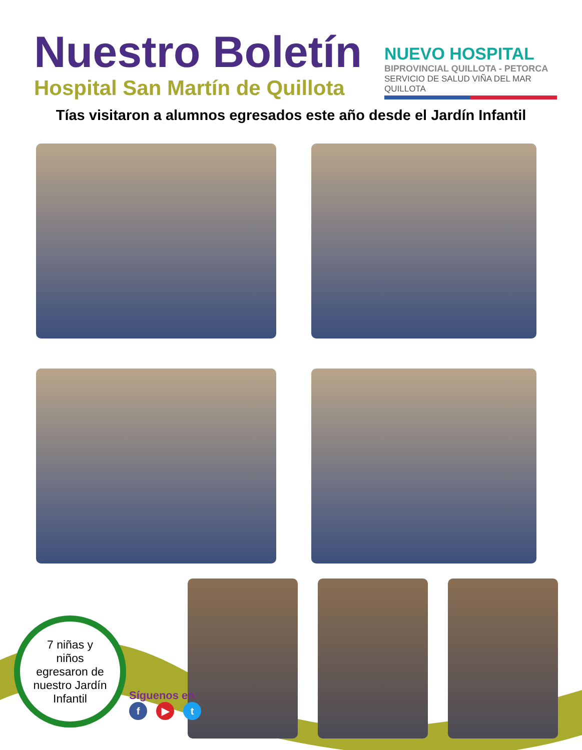Nuestro Boletín
Hospital San Martín de Quillota
NUEVO HOSPITAL
BIPROVINCIAL QUILLOTA - PETORCA
SERVICIO DE SALUD VIÑA DEL MAR QUILLOTA
Tías visitaron a alumnos egresados este año desde el Jardín Infantil
7 niñas y
niños
egresaron de
nuestro Jardín
Infantil
Síguenos en:
f ▶ t